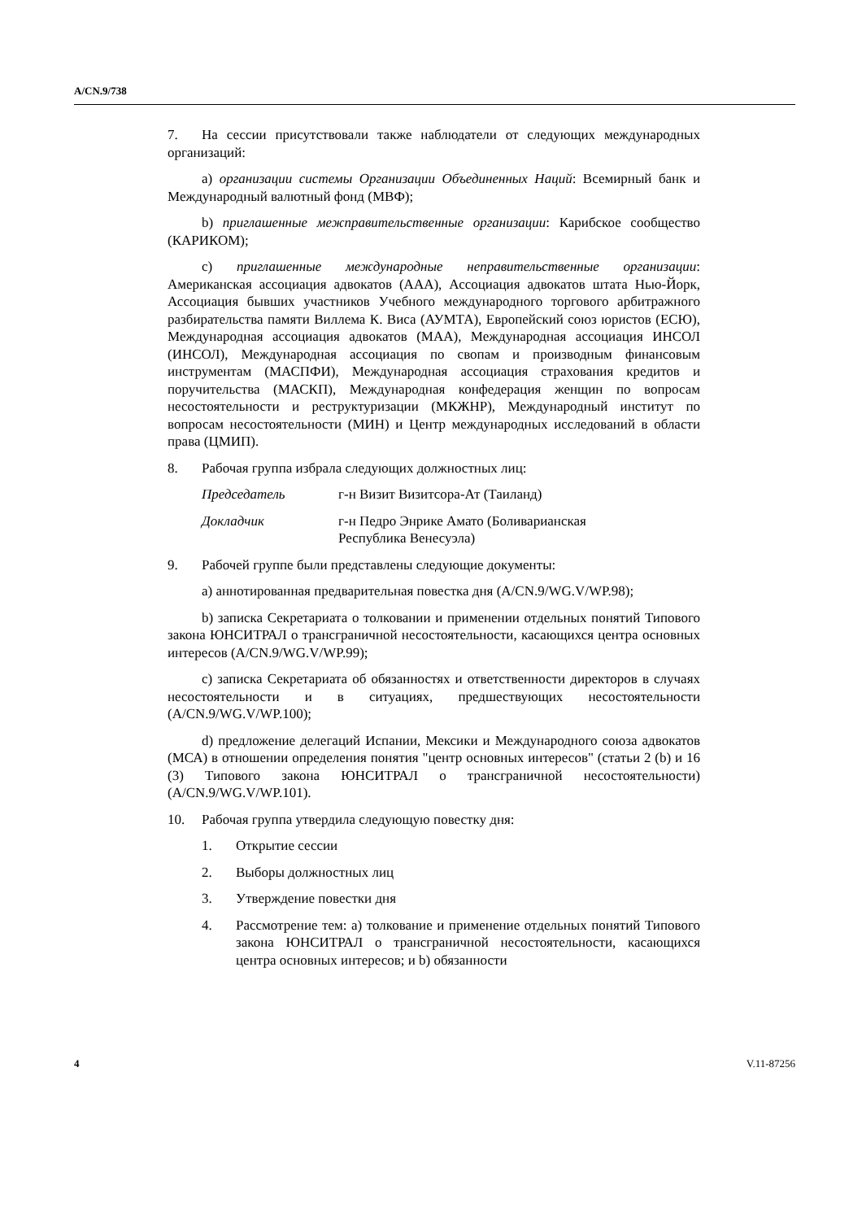A/CN.9/738
7. На сессии присутствовали также наблюдатели от следующих международных организаций:
a) организации системы Организации Объединенных Наций: Всемирный банк и Международный валютный фонд (МВФ);
b) приглашенные межправительственные организации: Карибское сообщество (КАРИКОМ);
c) приглашенные международные неправительственные организации: Американская ассоциация адвокатов (ААА), Ассоциация адвокатов штата Нью-Йорк, Ассоциация бывших участников Учебного международного торгового арбитражного разбирательства памяти Виллема К. Виса (АУМТА), Европейский союз юристов (ЕСЮ), Международная ассоциация адвокатов (МАА), Международная ассоциация ИНСОЛ (ИНСОЛ), Международная ассоциация по свопам и производным финансовым инструментам (МАСПФИ), Международная ассоциация страхования кредитов и поручительства (МАСКП), Международная конфедерация женщин по вопросам несостоятельности и реструктуризации (МКЖНР), Международный институт по вопросам несостоятельности (МИН) и Центр международных исследований в области права (ЦМИП).
8. Рабочая группа избрала следующих должностных лиц:
Председатель г-н Визит Визитсора-Ат (Таиланд)
Докладчик г-н Педро Энрике Амато (Боливарианская
Республика Венесуэла)
9. Рабочей группе были представлены следующие документы:
a) аннотированная предварительная повестка дня (A/CN.9/WG.V/WP.98);
b) записка Секретариата о толковании и применении отдельных понятий Типового закона ЮНСИТРАЛ о трансграничной несостоятельности, касающихся центра основных интересов (A/CN.9/WG.V/WP.99);
c) записка Секретариата об обязанностях и ответственности директоров в случаях несостоятельности и в ситуациях, предшествующих несостоятельности (A/CN.9/WG.V/WP.100);
d) предложение делегаций Испании, Мексики и Международного союза адвокатов (МСА) в отношении определения понятия "центр основных интересов" (статьи 2 (b) и 16 (3) Типового закона ЮНСИТРАЛ о трансграничной несостоятельности) (A/CN.9/WG.V/WP.101).
10. Рабочая группа утвердила следующую повестку дня:
1. Открытие сессии
2. Выборы должностных лиц
3. Утверждение повестки дня
4. Рассмотрение тем: a) толкование и применение отдельных понятий Типового закона ЮНСИТРАЛ о трансграничной несостоятельности, касающихся центра основных интересов; и b) обязанности
4 V.11-87256